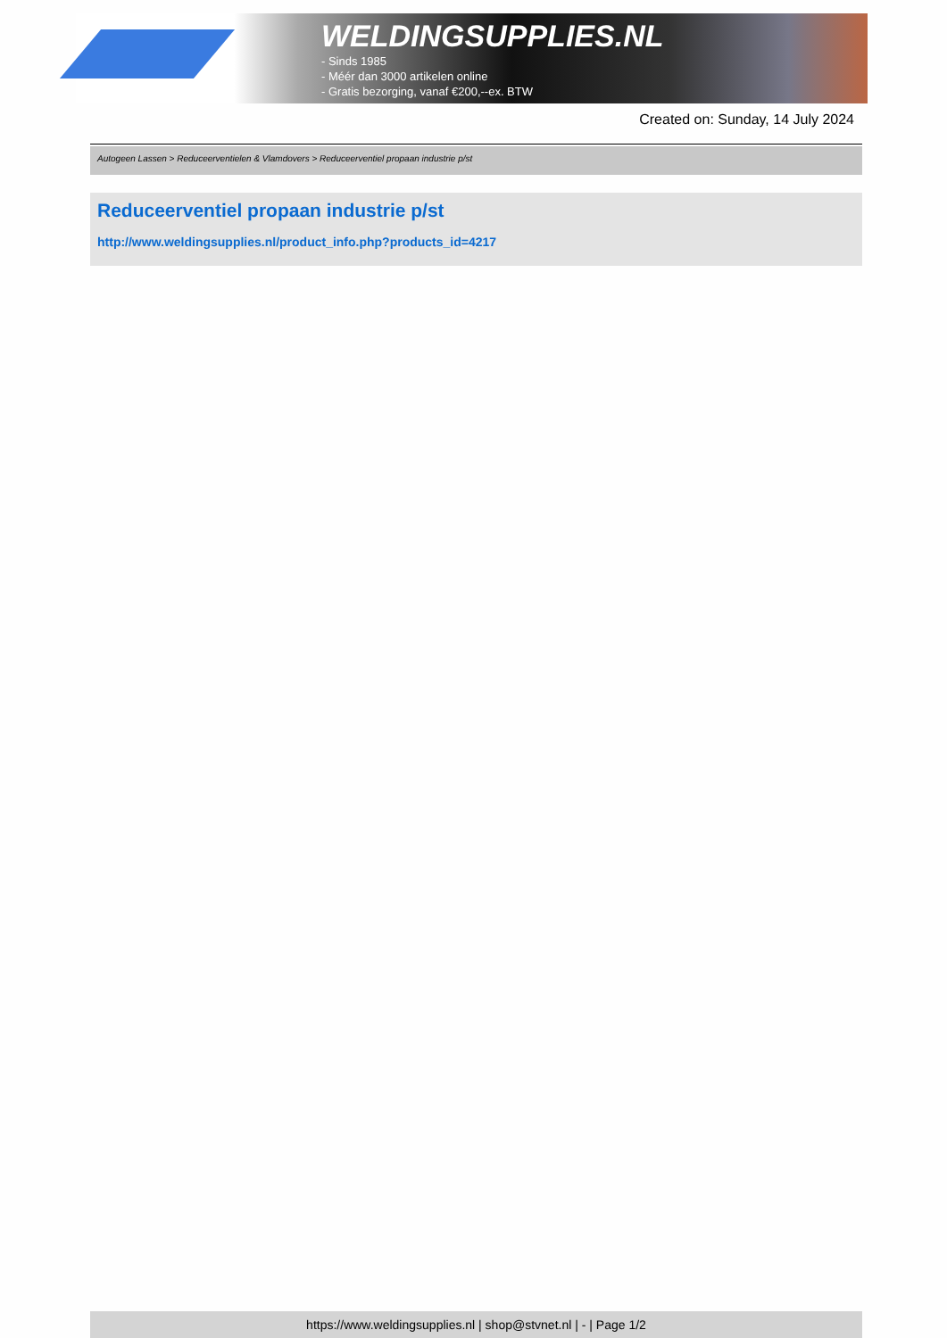WELDINGSUPPLIES.NL
- Sinds 1985
- Méér dan 3000 artikelen online
- Gratis bezorging, vanaf €200,--ex. BTW
Created on: Sunday, 14 July 2024
Autogeen Lassen > Reduceerventielen & Vlamdovers > Reduceerventiel propaan industrie p/st
Reduceerventiel propaan industrie p/st
http://www.weldingsupplies.nl/product_info.php?products_id=4217
https://www.weldingsupplies.nl | shop@stvnet.nl | - | Page 1/2